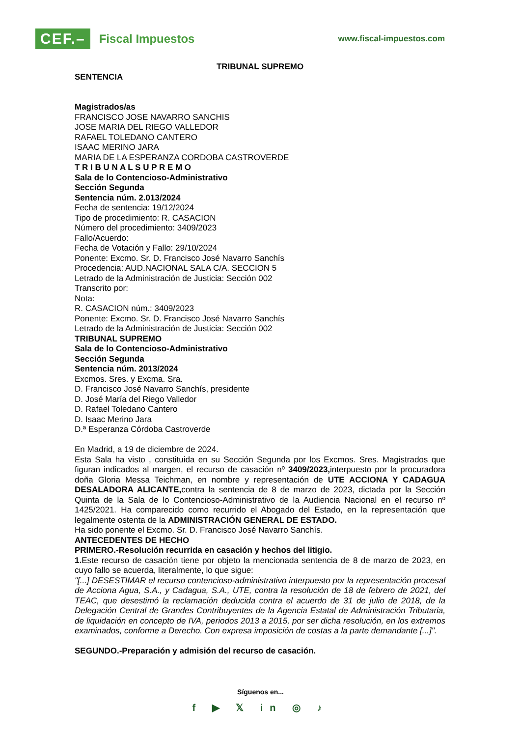CEF.– Fiscal Impuestos
www.fiscal-impuestos.com
TRIBUNAL SUPREMO
SENTENCIA
Magistrados/as
FRANCISCO JOSE NAVARRO SANCHIS
JOSE MARIA DEL RIEGO VALLEDOR
RAFAEL TOLEDANO CANTERO
ISAAC MERINO JARA
MARIA DE LA ESPERANZA CORDOBA CASTROVERDE
T R I B U N A L S U P R E M O
Sala de lo Contencioso-Administrativo
Sección Segunda
Sentencia núm. 2.013/2024
Fecha de sentencia: 19/12/2024
Tipo de procedimiento: R. CASACION
Número del procedimiento: 3409/2023
Fallo/Acuerdo:
Fecha de Votación y Fallo: 29/10/2024
Ponente: Excmo. Sr. D. Francisco José Navarro Sanchís
Procedencia: AUD.NACIONAL SALA C/A. SECCION 5
Letrado de la Administración de Justicia: Sección 002
Transcrito por:
Nota:
R. CASACION núm.: 3409/2023
Ponente: Excmo. Sr. D. Francisco José Navarro Sanchís
Letrado de la Administración de Justicia: Sección 002
TRIBUNAL SUPREMO
Sala de lo Contencioso-Administrativo
Sección Segunda
Sentencia núm. 2013/2024
Excmos. Sres. y Excma. Sra.
D. Francisco José Navarro Sanchís, presidente
D. José María del Riego Valledor
D. Rafael Toledano Cantero
D. Isaac Merino Jara
D.ª Esperanza Córdoba Castroverde
En Madrid, a 19 de diciembre de 2024.
Esta Sala ha visto , constituida en su Sección Segunda por los Excmos. Sres. Magistrados que figuran indicados al margen, el recurso de casación nº 3409/2023, interpuesto por la procuradora doña Gloria Messa Teichman, en nombre y representación de UTE ACCIONA Y CADAGUA DESALADORA ALICANTE, contra la sentencia de 8 de marzo de 2023, dictada por la Sección Quinta de la Sala de lo Contencioso-Administrativo de la Audiencia Nacional en el recurso nº 1425/2021. Ha comparecido como recurrido el Abogado del Estado, en la representación que legalmente ostenta de la ADMINISTRACIÓN GENERAL DE ESTADO.
Ha sido ponente el Excmo. Sr. D. Francisco José Navarro Sanchís.
ANTECEDENTES DE HECHO
PRIMERO.-Resolución recurrida en casación y hechos del litigio.
1. Este recurso de casación tiene por objeto la mencionada sentencia de 8 de marzo de 2023, en cuyo fallo se acuerda, literalmente, lo que sigue:
"[...] DESESTIMAR el recurso contencioso-administrativo interpuesto por la representación procesal de Acciona Agua, S.A., y Cadagua, S.A., UTE, contra la resolución de 18 de febrero de 2021, del TEAC, que desestimó la reclamación deducida contra el acuerdo de 31 de julio de 2018, de la Delegación Central de Grandes Contribuyentes de la Agencia Estatal de Administración Tributaria, de liquidación en concepto de IVA, periodos 2013 a 2015, por ser dicha resolución, en los extremos examinados, conforme a Derecho. Con expresa imposición de costas a la parte demandante [...]".
SEGUNDO.-Preparación y admisión del recurso de casación.
Síguenos en...
f ▶ 𝕏 in ◎ ♪